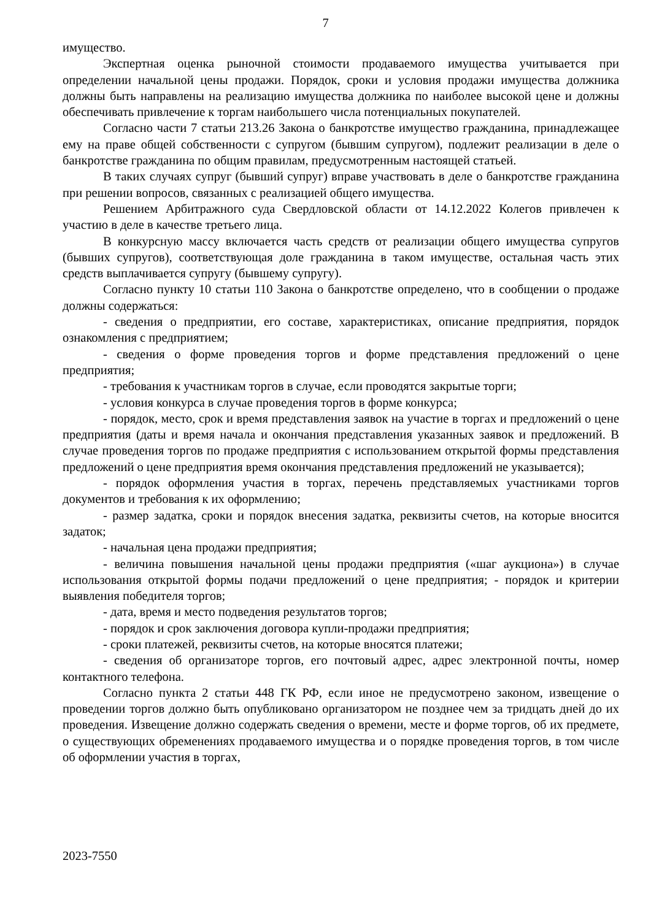7
имущество.
Экспертная оценка рыночной стоимости продаваемого имущества учитывается при определении начальной цены продажи. Порядок, сроки и условия продажи имущества должника должны быть направлены на реализацию имущества должника по наиболее высокой цене и должны обеспечивать привлечение к торгам наибольшего числа потенциальных покупателей.
Согласно части 7 статьи 213.26 Закона о банкротстве имущество гражданина, принадлежащее ему на праве общей собственности с супругом (бывшим супругом), подлежит реализации в деле о банкротстве гражданина по общим правилам, предусмотренным настоящей статьей.
В таких случаях супруг (бывший супруг) вправе участвовать в деле о банкротстве гражданина при решении вопросов, связанных с реализацией общего имущества.
Решением Арбитражного суда Свердловской области от 14.12.2022 Колегов привлечен к участию в деле в качестве третьего лица.
В конкурсную массу включается часть средств от реализации общего имущества супругов (бывших супругов), соответствующая доле гражданина в таком имуществе, остальная часть этих средств выплачивается супругу (бывшему супругу).
Согласно пункту 10 статьи 110 Закона о банкротстве определено, что в сообщении о продаже должны содержаться:
- сведения о предприятии, его составе, характеристиках, описание предприятия, порядок ознакомления с предприятием;
- сведения о форме проведения торгов и форме представления предложений о цене предприятия;
- требования к участникам торгов в случае, если проводятся закрытые торги;
- условия конкурса в случае проведения торгов в форме конкурса;
- порядок, место, срок и время представления заявок на участие в торгах и предложений о цене предприятия (даты и время начала и окончания представления указанных заявок и предложений. В случае проведения торгов по продаже предприятия с использованием открытой формы представления предложений о цене предприятия время окончания представления предложений не указывается);
- порядок оформления участия в торгах, перечень представляемых участниками торгов документов и требования к их оформлению;
- размер задатка, сроки и порядок внесения задатка, реквизиты счетов, на которые вносится задаток;
- начальная цена продажи предприятия;
- величина повышения начальной цены продажи предприятия («шаг аукциона») в случае использования открытой формы подачи предложений о цене предприятия; - порядок и критерии выявления победителя торгов;
- дата, время и место подведения результатов торгов;
- порядок и срок заключения договора купли-продажи предприятия;
- сроки платежей, реквизиты счетов, на которые вносятся платежи;
- сведения об организаторе торгов, его почтовый адрес, адрес электронной почты, номер контактного телефона.
Согласно пункта 2 статьи 448 ГК РФ, если иное не предусмотрено законом, извещение о проведении торгов должно быть опубликовано организатором не позднее чем за тридцать дней до их проведения. Извещение должно содержать сведения о времени, месте и форме торгов, об их предмете, о существующих обременениях продаваемого имущества и о порядке проведения торгов, в том числе об оформлении участия в торгах,
2023-7550